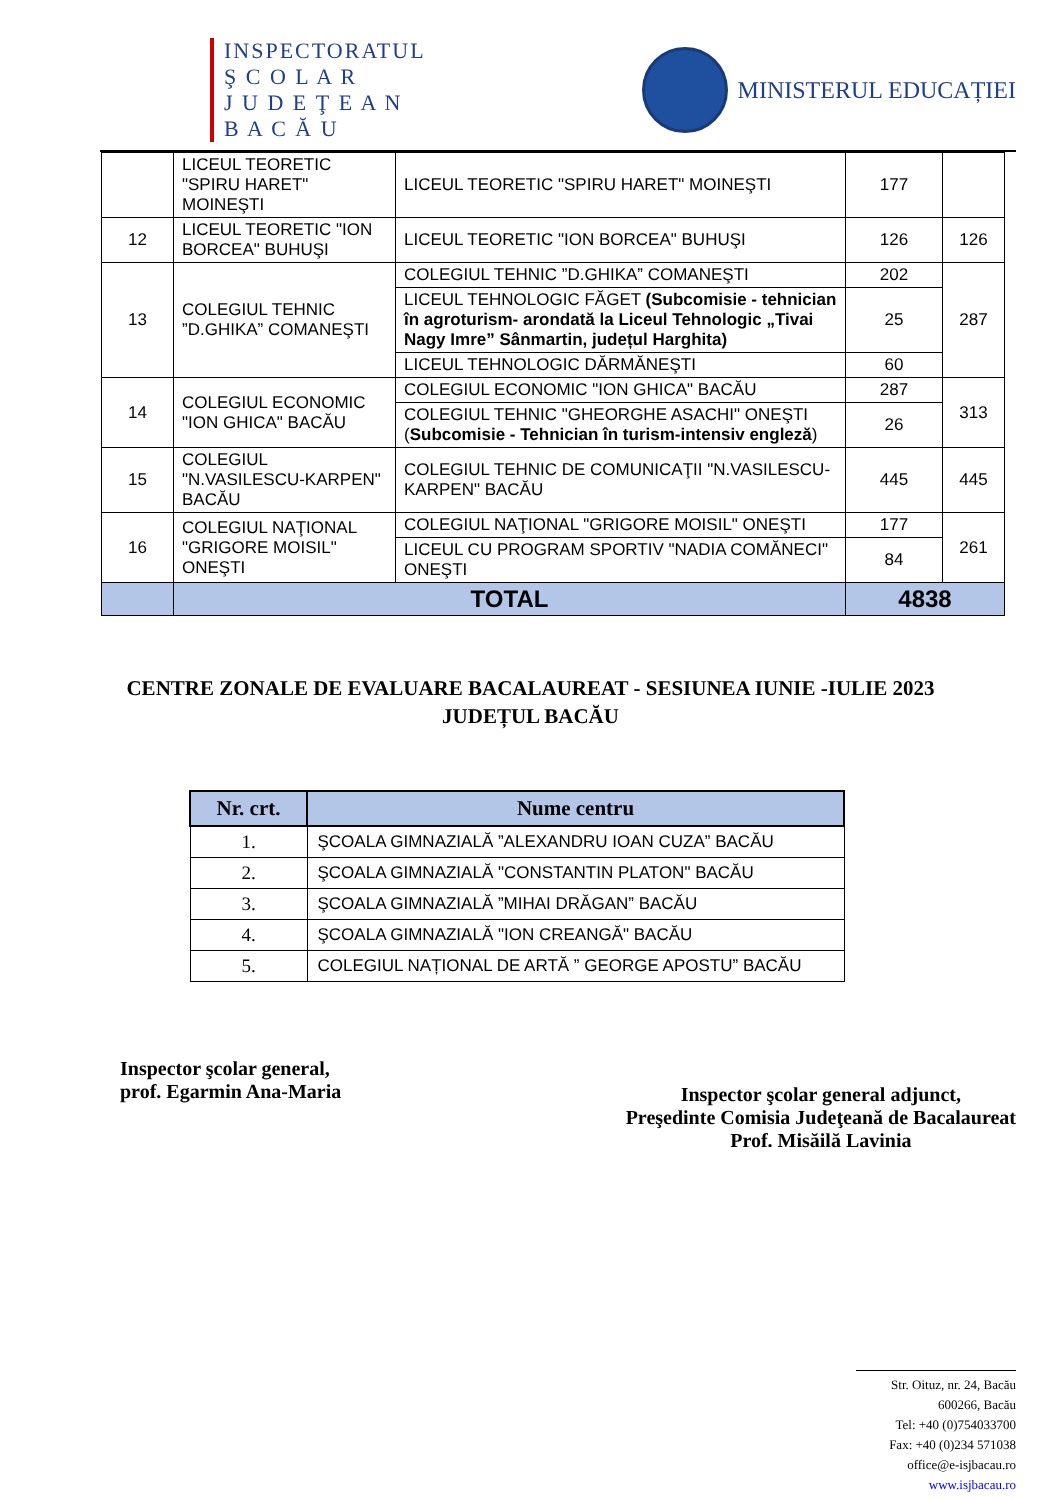INSPECTORATUL
Ş C O L A R
J U D E Ţ E A N
B A C Ă U
MINISTERUL EDUCAȚIEI
| | LICEUL TEORETIC "SPIRU HARET" MOINEŞTI | LICEUL TEORETIC "SPIRU HARET" MOINEŞTI | 177 | |
| 12 | LICEUL TEORETIC "ION BORCEA" BUHUŞI | LICEUL TEORETIC "ION BORCEA" BUHUŞI | 126 | 126 |
| 13 | COLEGIUL TEHNIC ”D.GHIKA” COMANEŞTI | COLEGIUL TEHNIC ”D.GHIKA” COMANEŞTI | 202 | 287 |
| | | LICEUL TEHNOLOGIC FĂGET (Subcomisie - tehnician în agroturism- arondată la Liceul Tehnologic „Tivai Nagy Imre” Sânmartin, județul Harghita) | 25 | |
| | | LICEUL TEHNOLOGIC DĂRMĂNEŞTI | 60 | |
| 14 | COLEGIUL ECONOMIC "ION GHICA" BACĂU | COLEGIUL ECONOMIC "ION GHICA" BACĂU | 287 | 313 |
| | | COLEGIUL TEHNIC "GHEORGHE ASACHI" ONEŞTI ( Subcomisie - Tehnician în turism-intensiv engleză ) | 26 | |
| 15 | COLEGIUL "N.VASILESCU-KARPEN" BACĂU | COLEGIUL TEHNIC DE COMUNICAŢII "N.VASILESCU-KARPEN" BACĂU | 445 | 445 |
| 16 | COLEGIUL NAŢIONAL "GRIGORE MOISIL" ONEŞTI | COLEGIUL NAŢIONAL "GRIGORE MOISIL" ONEŞTI | 177 | 261 |
| | | LICEUL CU PROGRAM SPORTIV "NADIA COMĂNECI" ONEŞTI | 84 | |
| | TOTAL | | 4838 | |
CENTRE ZONALE DE EVALUARE BACALAUREAT - SESIUNEA IUNIE -IULIE 2023
JUDEȚUL BACĂU
| Nr. crt. | Nume centru |
| --- | --- |
| 1. | ŞCOALA GIMNAZIALĂ ”ALEXANDRU IOAN CUZA” BACĂU |
| 2. | ŞCOALA GIMNAZIALĂ "CONSTANTIN PLATON" BACĂU |
| 3. | ŞCOALA GIMNAZIALĂ ”MIHAI DRĂGAN” BACĂU |
| 4. | ŞCOALA GIMNAZIALĂ "ION CREANGĂ" BACĂU |
| 5. | COLEGIUL NAȚIONAL DE ARTĂ ” GEORGE APOSTU” BACĂU |
Inspector şcolar general,
prof. Egarmin Ana-Maria
Inspector şcolar general adjunct,
Preşedinte Comisia Judeţeană de Bacalaureat
Prof. Misăilă Lavinia
Str. Oituz, nr. 24, Bacău
600266, Bacău
Tel: +40 (0)754033700
Fax: +40 (0)234 571038
office@e-isjbacau.ro
www.isjbacau.ro